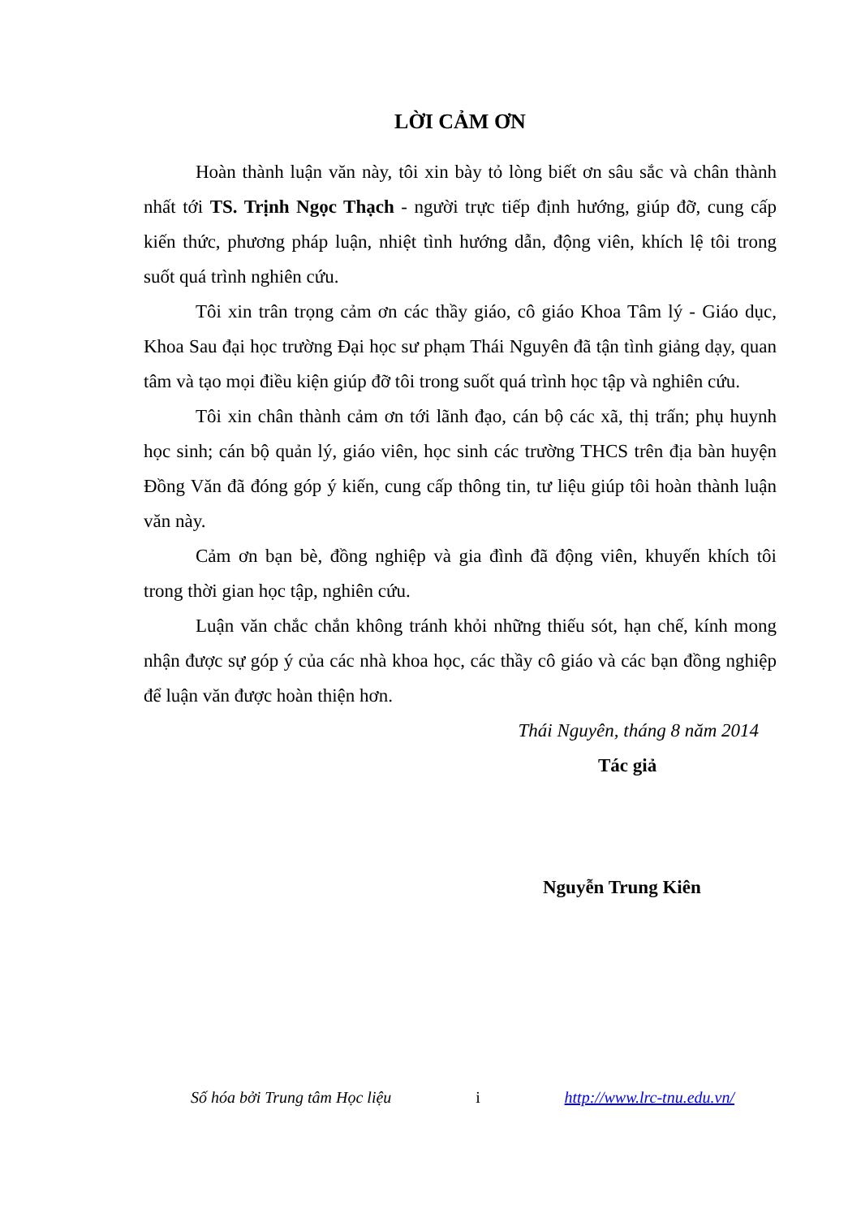LỜI CẢM ƠN
Hoàn thành luận văn này, tôi xin bày tỏ lòng biết ơn sâu sắc và chân thành nhất tới TS. Trịnh Ngọc Thạch - người trực tiếp định hướng, giúp đỡ, cung cấp kiến thức, phương pháp luận, nhiệt tình hướng dẫn, động viên, khích lệ tôi trong suốt quá trình nghiên cứu.
Tôi xin trân trọng cảm ơn các thầy giáo, cô giáo Khoa Tâm lý - Giáo dục, Khoa Sau đại học trường Đại học sư phạm Thái Nguyên đã tận tình giảng dạy, quan tâm và tạo mọi điều kiện giúp đỡ tôi trong suốt quá trình học tập và nghiên cứu.
Tôi xin chân thành cảm ơn tới lãnh đạo, cán bộ các xã, thị trấn; phụ huynh học sinh; cán bộ quản lý, giáo viên, học sinh các trường THCS trên địa bàn huyện Đồng Văn đã đóng góp ý kiến, cung cấp thông tin, tư liệu giúp tôi hoàn thành luận văn này.
Cảm ơn bạn bè, đồng nghiệp và gia đình đã động viên, khuyến khích tôi trong thời gian học tập, nghiên cứu.
Luận văn chắc chắn không tránh khỏi những thiếu sót, hạn chế, kính mong nhận được sự góp ý của các nhà khoa học, các thầy cô giáo và các bạn đồng nghiệp để luận văn được hoàn thiện hơn.
Thái Nguyên, tháng 8 năm 2014
Tác giả
Nguyễn Trung Kiên
Số hóa bởi Trung tâm Học liệu i http://www.lrc-tnu.edu.vn/